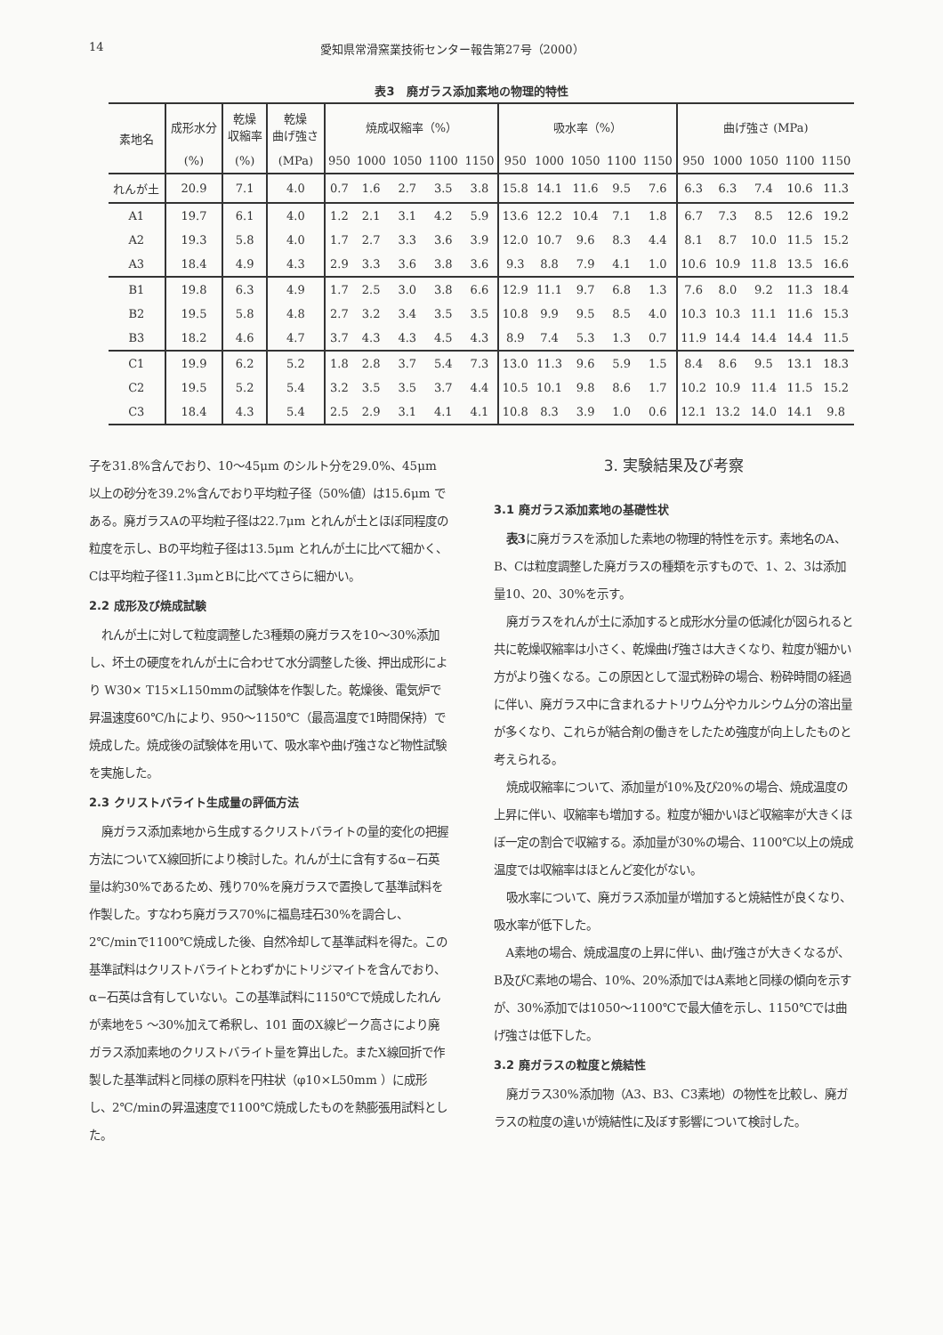14 愛知県常滑窯業技術センター報告第27号（2000）
表3　廃ガラス添加素地の物理的特性
| 素地名 | 成形水分 | 乾燥 収縮率 | 乾燥 曲げ強さ | 焼成収縮率（%） | | | | | 吸水率（%） | | | | | 曲げ強さ (MPa) | | | | |
| --- | --- | --- | --- | --- | --- | --- | --- | --- | --- | --- | --- | --- | --- | --- | --- | --- | --- | --- |
| | (%) | (%) | (MPa) | 950 | 1000 | 1050 | 1100 | 1150 | 950 | 1000 | 1050 | 1100 | 1150 | 950 | 1000 | 1050 | 1100 | 1150 |
| れんが土 | 20.9 | 7.1 | 4.0 | 0.7 | 1.6 | 2.7 | 3.5 | 3.8 | 15.8 | 14.1 | 11.6 | 9.5 | 7.6 | 6.3 | 6.3 | 7.4 | 10.6 | 11.3 |
| A1 | 19.7 | 6.1 | 4.0 | 1.2 | 2.1 | 3.1 | 4.2 | 5.9 | 13.6 | 12.2 | 10.4 | 7.1 | 1.8 | 6.7 | 7.3 | 8.5 | 12.6 | 19.2 |
| A2 | 19.3 | 5.8 | 4.0 | 1.7 | 2.7 | 3.3 | 3.6 | 3.9 | 12.0 | 10.7 | 9.6 | 8.3 | 4.4 | 8.1 | 8.7 | 10.0 | 11.5 | 15.2 |
| A3 | 18.4 | 4.9 | 4.3 | 2.9 | 3.3 | 3.6 | 3.8 | 3.6 | 9.3 | 8.8 | 7.9 | 4.1 | 1.0 | 10.6 | 10.9 | 11.8 | 13.5 | 16.6 |
| B1 | 19.8 | 6.3 | 4.9 | 1.7 | 2.5 | 3.0 | 3.8 | 6.6 | 12.9 | 11.1 | 9.7 | 6.8 | 1.3 | 7.6 | 8.0 | 9.2 | 11.3 | 18.4 |
| B2 | 19.5 | 5.8 | 4.8 | 2.7 | 3.2 | 3.4 | 3.5 | 3.5 | 10.8 | 9.9 | 9.5 | 8.5 | 4.0 | 10.3 | 10.3 | 11.1 | 11.6 | 15.3 |
| B3 | 18.2 | 4.6 | 4.7 | 3.7 | 4.3 | 4.3 | 4.5 | 4.3 | 8.9 | 7.4 | 5.3 | 1.3 | 0.7 | 11.9 | 14.4 | 14.4 | 14.4 | 11.5 |
| C1 | 19.9 | 6.2 | 5.2 | 1.8 | 2.8 | 3.7 | 5.4 | 7.3 | 13.0 | 11.3 | 9.6 | 5.9 | 1.5 | 8.4 | 8.6 | 9.5 | 13.1 | 18.3 |
| C2 | 19.5 | 5.2 | 5.4 | 3.2 | 3.5 | 3.5 | 3.7 | 4.4 | 10.5 | 10.1 | 9.8 | 8.6 | 1.7 | 10.2 | 10.9 | 11.4 | 11.5 | 15.2 |
| C3 | 18.4 | 4.3 | 5.4 | 2.5 | 2.9 | 3.1 | 4.1 | 4.1 | 10.8 | 8.3 | 3.9 | 1.0 | 0.6 | 12.1 | 13.2 | 14.0 | 14.1 | 9.8 |
子を31.8%含んでおり、10〜45μm のシルト分を29.0%、45μm 以上の砂分を39.2%含んでおり平均粒子径（50%値）は15.6μm である。廃ガラスAの平均粒子径は22.7μm とれんが土とほぼ同程度の粒度を示し、Bの平均粒子径は13.5μm とれんが土に比べて細かく、Cは平均粒子径11.3μmとBに比べてさらに細かい。
2.2 成形及び焼成試験
れんが土に対して粒度調整した3種類の廃ガラスを10〜30%添加し、坏土の硬度をれんが土に合わせて水分調整した後、押出成形により W30× T15×L150mmの試験体を作製した。乾燥後、電気炉で昇温速度60℃/hにより、950〜1150℃（最高温度で1時間保持）で焼成した。焼成後の試験体を用いて、吸水率や曲げ強さなど物性試験を実施した。
2.3 クリストバライト生成量の評価方法
廃ガラス添加素地から生成するクリストバライトの量的変化の把握方法についてX線回折により検討した。れんが土に含有するα−石英量は約30%であるため、残り70%を廃ガラスで置換して基準試料を作製した。すなわち廃ガラス70%に福島珪石30%を調合し、2℃/minで1100℃焼成した後、自然冷却して基準試料を得た。この基準試料はクリストバライトとわずかにトリジマイトを含んでおり、α−石英は含有していない。この基準試料に1150℃で焼成したれんが素地を5 〜30%加えて希釈し、101 面のX線ピーク高さにより廃ガラス添加素地のクリストバライト量を算出した。またX線回折で作製した基準試料と同様の原料を円柱状（φ10×L50mm ）に成形し、2℃/minの昇温速度で1100℃焼成したものを熱膨張用試料とした。
3. 実験結果及び考察
3.1 廃ガラス添加素地の基礎性状
表3に廃ガラスを添加した素地の物理的特性を示す。素地名のA、B、Cは粒度調整した廃ガラスの種類を示すもので、1、2、3は添加量10、20、30%を示す。
廃ガラスをれんが土に添加すると成形水分量の低減化が図られると共に乾燥収縮率は小さく、乾燥曲げ強さは大きくなり、粒度が細かい方がより強くなる。この原因として湿式粉砕の場合、粉砕時間の経過に伴い、廃ガラス中に含まれるナトリウム分やカルシウム分の溶出量が多くなり、これらが結合剤の働きをしたため強度が向上したものと考えられる。
焼成収縮率について、添加量が10%及び20%の場合、焼成温度の上昇に伴い、収縮率も増加する。粒度が細かいほど収縮率が大きくほぼ一定の割合で収縮する。添加量が30%の場合、1100℃以上の焼成温度では収縮率はほとんど変化がない。
吸水率について、廃ガラス添加量が増加すると焼結性が良くなり、吸水率が低下した。
A素地の場合、焼成温度の上昇に伴い、曲げ強さが大きくなるが、B及びC素地の場合、10%、20%添加ではA素地と同様の傾向を示すが、30%添加では1050〜1100℃で最大値を示し、1150℃では曲げ強さは低下した。
3.2 廃ガラスの粒度と焼結性
廃ガラス30%添加物（A3、B3、C3素地）の物性を比較し、廃ガラスの粒度の違いが焼結性に及ぼす影響について検討した。